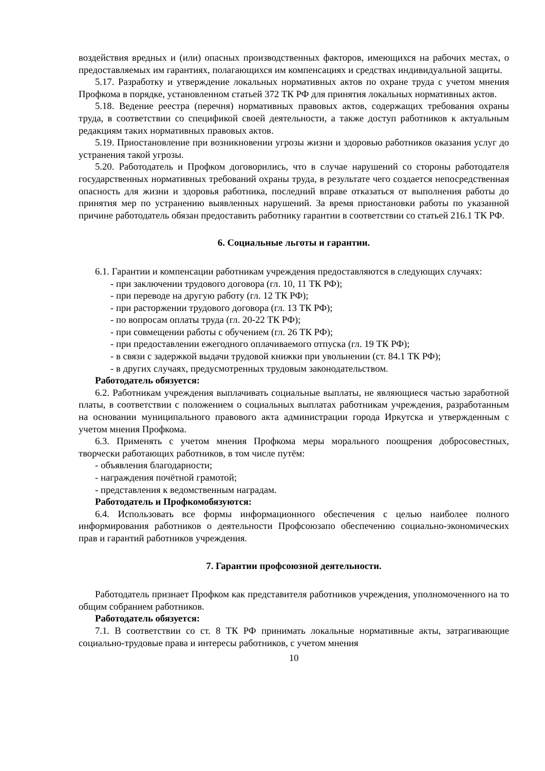воздействия вредных и (или) опасных производственных факторов, имеющихся на рабочих местах, о предоставляемых им гарантиях, полагающихся им компенсациях и средствах индивидуальной защиты.
5.17. Разработку и утверждение локальных нормативных актов по охране труда с учетом мнения Профкома в порядке, установленном статьей 372 ТК РФ для принятия локальных нормативных актов.
5.18. Ведение реестра (перечня) нормативных правовых актов, содержащих требования охраны труда, в соответствии со спецификой своей деятельности, а также доступ работников к актуальным редакциям таких нормативных правовых актов.
5.19. Приостановление при возникновении угрозы жизни и здоровью работников оказания услуг до устранения такой угрозы.
5.20. Работодатель и Профком договорились, что в случае нарушений со стороны работодателя государственных нормативных требований охраны труда, в результате чего создается непосредственная опасность для жизни и здоровья работника, последний вправе отказаться от выполнения работы до принятия мер по устранению выявленных нарушений. За время приостановки работы по указанной причине работодатель обязан предоставить работнику гарантии в соответствии со статьей 216.1 ТК РФ.
6. Социальные льготы и гарантии.
6.1. Гарантии и компенсации работникам учреждения предоставляются в следующих случаях:
- при заключении трудового договора (гл. 10, 11 ТК РФ);
- при переводе на другую работу (гл. 12 ТК РФ);
- при расторжении трудового договора (гл. 13 ТК РФ);
- по вопросам оплаты труда (гл. 20-22 ТК РФ);
- при совмещении работы с обучением (гл. 26 ТК РФ);
- при предоставлении ежегодного оплачиваемого отпуска (гл. 19 ТК РФ);
- в связи с задержкой выдачи трудовой книжки при увольнении (ст. 84.1 ТК РФ);
- в других случаях, предусмотренных трудовым законодательством.
Работодатель обязуется:
6.2. Работникам учреждения выплачивать социальные выплаты, не являющиеся частью заработной платы, в соответствии с положением о социальных выплатах работникам учреждения, разработанным на основании муниципального правового акта администрации города Иркутска и утвержденным с учетом мнения Профкома.
6.3. Применять с учетом мнения Профкома меры морального поощрения добросовестных, творчески работающих работников, в том числе путём:
- объявления благодарности;
- награждения почётной грамотой;
- представления к ведомственным наградам.
Работодатель и Профкомобязуются:
6.4. Использовать все формы информационного обеспечения с целью наиболее полного информирования работников о деятельности Профсоюзапо обеспечению социально-экономических прав и гарантий работников учреждения.
7. Гарантии профсоюзной деятельности.
Работодатель признает Профком как представителя работников учреждения, уполномоченного на то общим собранием работников.
Работодатель обязуется:
7.1. В соответствии со ст. 8 ТК РФ принимать локальные нормативные акты, затрагивающие социально-трудовые права и интересы работников, с учетом мнения
10